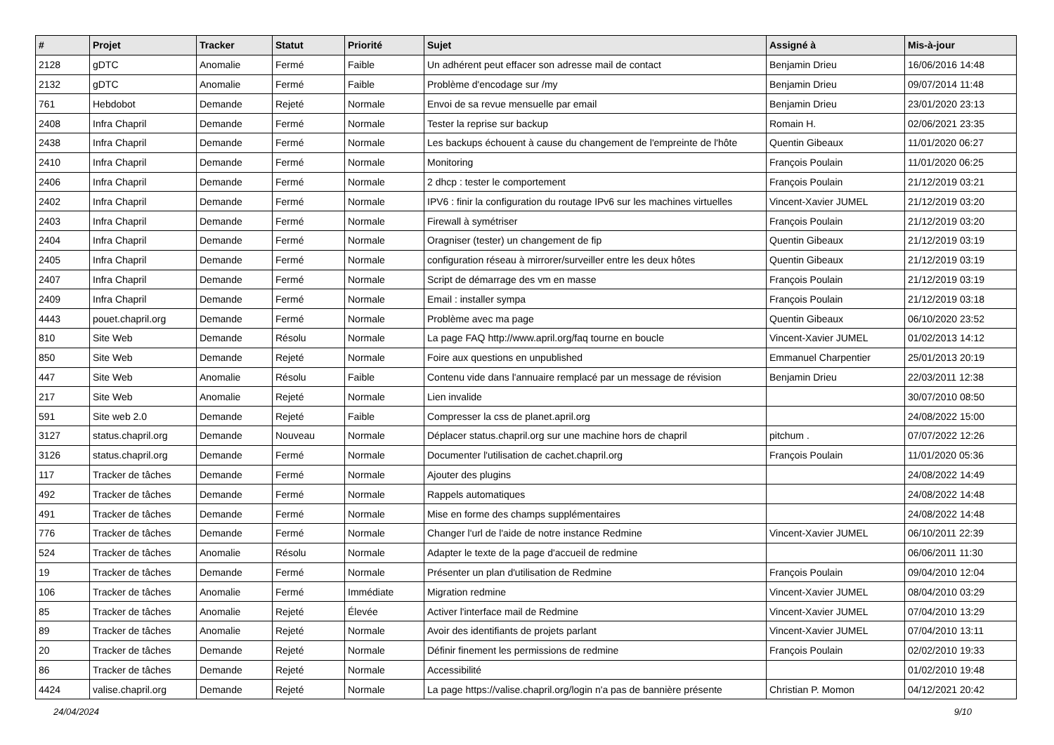| # | Projet | Tracker | Statut | Priorité | Sujet | Assigné à | Mis-à-jour |
| --- | --- | --- | --- | --- | --- | --- | --- |
| 2128 | gDTC | Anomalie | Fermé | Faible | Un adhérent peut effacer son adresse mail de contact | Benjamin Drieu | 16/06/2016 14:48 |
| 2132 | gDTC | Anomalie | Fermé | Faible | Problème d'encodage sur /my | Benjamin Drieu | 09/07/2014 11:48 |
| 761 | Hebdobot | Demande | Rejeté | Normale | Envoi de sa revue mensuelle par email | Benjamin Drieu | 23/01/2020 23:13 |
| 2408 | Infra Chapril | Demande | Fermé | Normale | Tester la reprise sur backup | Romain H. | 02/06/2021 23:35 |
| 2438 | Infra Chapril | Demande | Fermé | Normale | Les backups échouent à cause du changement de l'empreinte de l'hôte | Quentin Gibeaux | 11/01/2020 06:27 |
| 2410 | Infra Chapril | Demande | Fermé | Normale | Monitoring | François Poulain | 11/01/2020 06:25 |
| 2406 | Infra Chapril | Demande | Fermé | Normale | 2 dhcp : tester le comportement | François Poulain | 21/12/2019 03:21 |
| 2402 | Infra Chapril | Demande | Fermé | Normale | IPV6 : finir la configuration du routage IPv6 sur les machines virtuelles | Vincent-Xavier JUMEL | 21/12/2019 03:20 |
| 2403 | Infra Chapril | Demande | Fermé | Normale | Firewall à symétriser | François Poulain | 21/12/2019 03:20 |
| 2404 | Infra Chapril | Demande | Fermé | Normale | Oragniser (tester) un changement de fip | Quentin Gibeaux | 21/12/2019 03:19 |
| 2405 | Infra Chapril | Demande | Fermé | Normale | configuration réseau à mirrorer/surveiller entre les deux hôtes | Quentin Gibeaux | 21/12/2019 03:19 |
| 2407 | Infra Chapril | Demande | Fermé | Normale | Script de démarrage des vm en masse | François Poulain | 21/12/2019 03:19 |
| 2409 | Infra Chapril | Demande | Fermé | Normale | Email : installer sympa | François Poulain | 21/12/2019 03:18 |
| 4443 | pouet.chapril.org | Demande | Fermé | Normale | Problème avec ma page | Quentin Gibeaux | 06/10/2020 23:52 |
| 810 | Site Web | Demande | Résolu | Normale | La page FAQ http://www.april.org/faq tourne en boucle | Vincent-Xavier JUMEL | 01/02/2013 14:12 |
| 850 | Site Web | Demande | Rejeté | Normale | Foire aux questions en unpublished | Emmanuel Charpentier | 25/01/2013 20:19 |
| 447 | Site Web | Anomalie | Résolu | Faible | Contenu vide dans l'annuaire remplacé par un message de révision | Benjamin Drieu | 22/03/2011 12:38 |
| 217 | Site Web | Anomalie | Rejeté | Normale | Lien invalide | | 30/07/2010 08:50 |
| 591 | Site web 2.0 | Demande | Rejeté | Faible | Compresser la css de planet.april.org | | 24/08/2022 15:00 |
| 3127 | status.chapril.org | Demande | Nouveau | Normale | Déplacer status.chapril.org sur une machine hors de chapril | pitchum . | 07/07/2022 12:26 |
| 3126 | status.chapril.org | Demande | Fermé | Normale | Documenter l'utilisation de cachet.chapril.org | François Poulain | 11/01/2020 05:36 |
| 117 | Tracker de tâches | Demande | Fermé | Normale | Ajouter des plugins | | 24/08/2022 14:49 |
| 492 | Tracker de tâches | Demande | Fermé | Normale | Rappels automatiques | | 24/08/2022 14:48 |
| 491 | Tracker de tâches | Demande | Fermé | Normale | Mise en forme des champs supplémentaires | | 24/08/2022 14:48 |
| 776 | Tracker de tâches | Demande | Fermé | Normale | Changer l'url de l'aide de notre instance Redmine | Vincent-Xavier JUMEL | 06/10/2011 22:39 |
| 524 | Tracker de tâches | Anomalie | Résolu | Normale | Adapter le texte de la page d'accueil de redmine | | 06/06/2011 11:30 |
| 19 | Tracker de tâches | Demande | Fermé | Normale | Présenter un plan d'utilisation de Redmine | François Poulain | 09/04/2010 12:04 |
| 106 | Tracker de tâches | Anomalie | Fermé | Immédiate | Migration redmine | Vincent-Xavier JUMEL | 08/04/2010 03:29 |
| 85 | Tracker de tâches | Anomalie | Rejeté | Élevée | Activer l'interface mail de Redmine | Vincent-Xavier JUMEL | 07/04/2010 13:29 |
| 89 | Tracker de tâches | Anomalie | Rejeté | Normale | Avoir des identifiants de projets parlant | Vincent-Xavier JUMEL | 07/04/2010 13:11 |
| 20 | Tracker de tâches | Demande | Rejeté | Normale | Définir finement les permissions de redmine | François Poulain | 02/02/2010 19:33 |
| 86 | Tracker de tâches | Demande | Rejeté | Normale | Accessibilité | | 01/02/2010 19:48 |
| 4424 | valise.chapril.org | Demande | Rejeté | Normale | La page https://valise.chapril.org/login n'a pas de bannière présente | Christian P. Momon | 04/12/2021 20:42 |
24/04/2024 9/10